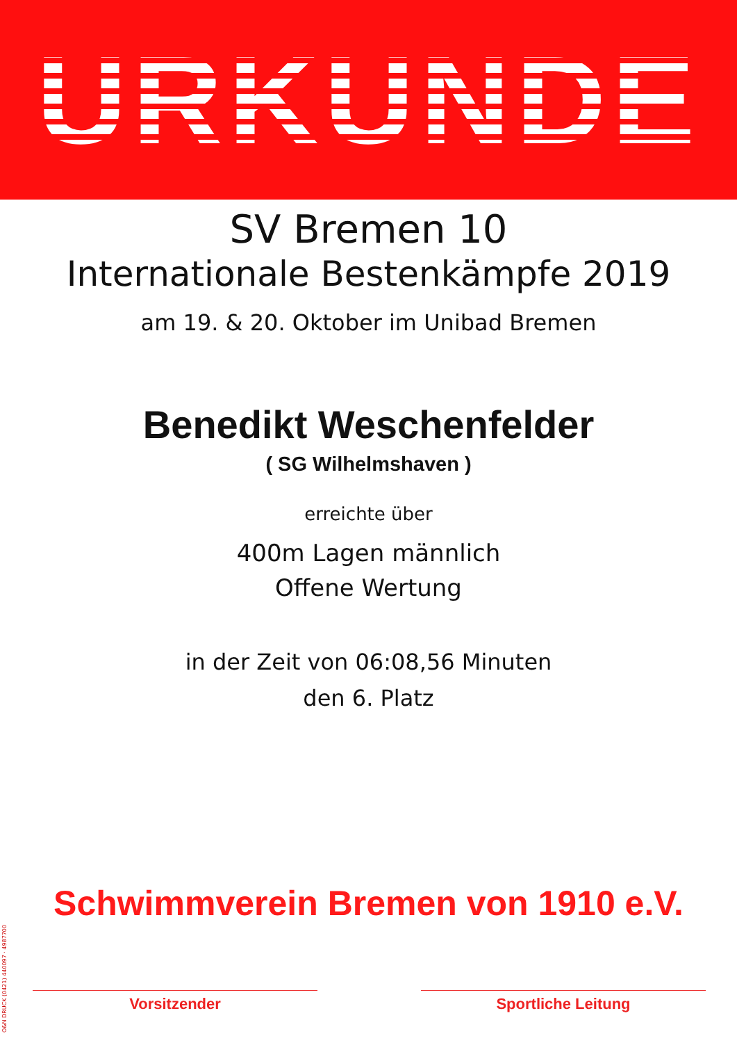URKUNDE
SV Bremen 10
Internationale Bestenkämpfe 2019
am 19. & 20. Oktober im Unibad Bremen
Benedikt Weschenfelder
( SG Wilhelmshaven )
erreichte über
400m Lagen männlich
Offene Wertung
in der Zeit von 06:08,56 Minuten
den 6. Platz
Schwimmverein Bremen von 1910 e.V.
Vorsitzender Sportliche Leitung
O&N DRUCK (0421) 440097 · 4987700